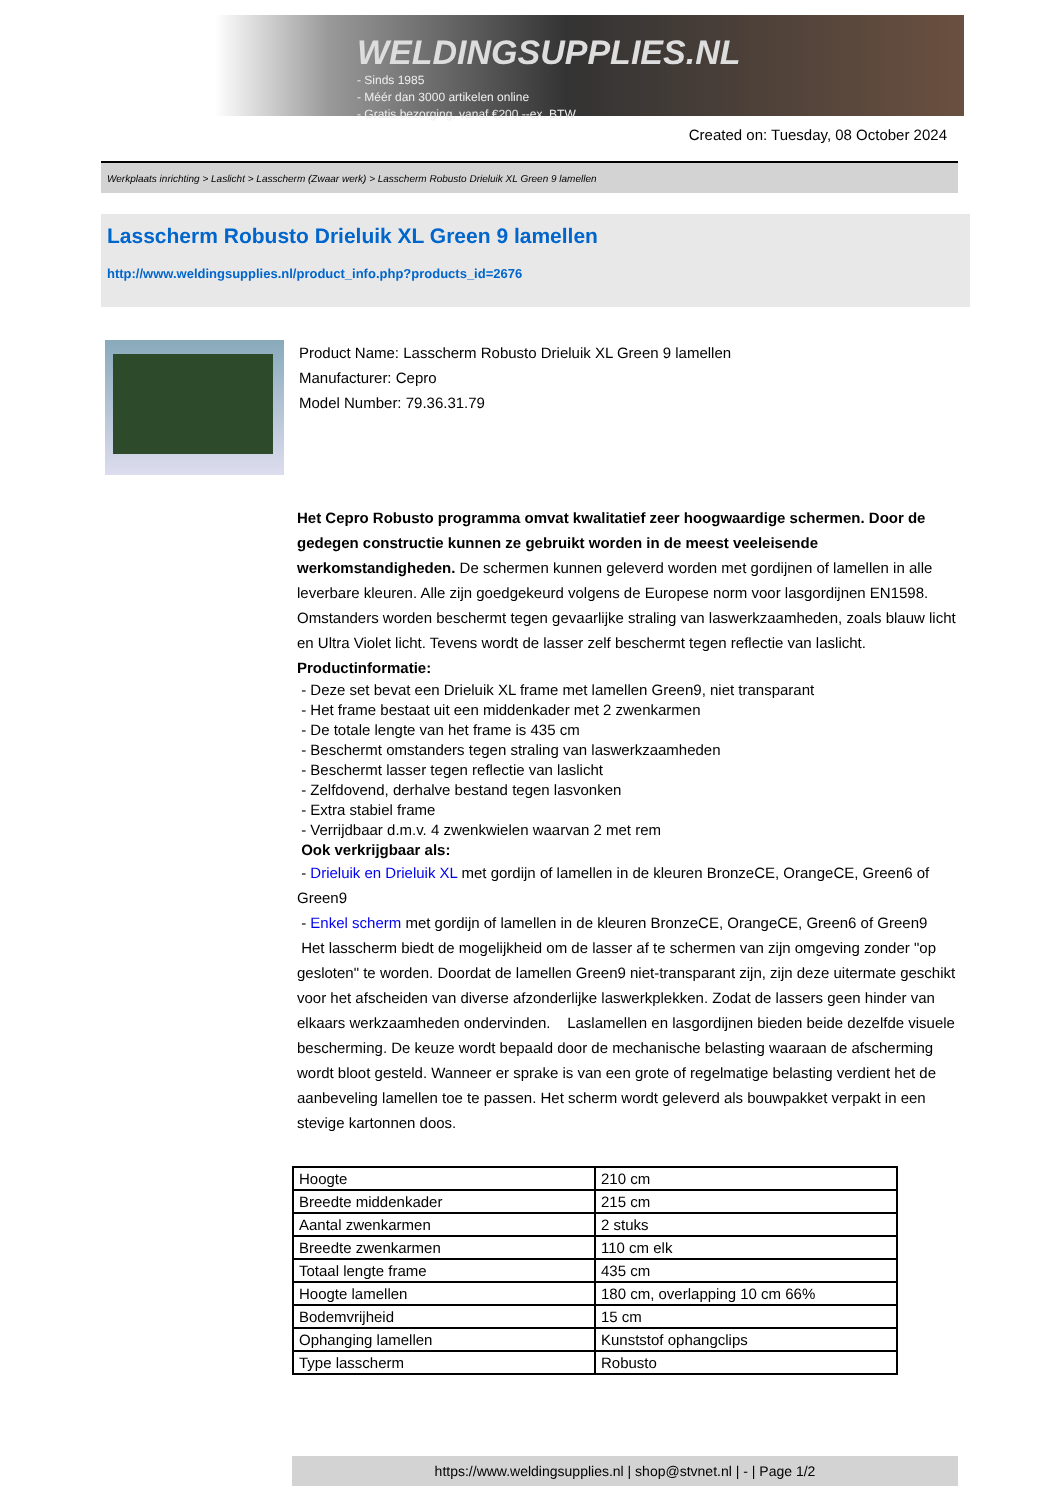WELDINGSUPPLIES.NL
- Sinds 1985
- Méér dan 3000 artikelen online
- Gratis bezorging, vanaf €200,--ex. BTW
Created on: Tuesday, 08 October 2024
Werkplaats inrichting > Laslicht > Lasscherm (Zwaar werk) > Lasscherm Robusto Drieluik XL Green 9 lamellen
Lasscherm Robusto Drieluik XL Green 9 lamellen
http://www.weldingsupplies.nl/product_info.php?products_id=2676
Product Name: Lasscherm Robusto Drieluik XL Green 9 lamellen
Manufacturer: Cepro
Model Number: 79.36.31.79
Het Cepro Robusto programma omvat kwalitatief zeer hoogwaardige schermen. Door de gedegen constructie kunnen ze gebruikt worden in de meest veeleisende werkomstandigheden. De schermen kunnen geleverd worden met gordijnen of lamellen in alle leverbare kleuren. Alle zijn goedgekeurd volgens de Europese norm voor lasgordijnen EN1598. Omstanders worden beschermt tegen gevaarlijke straling van laswerkzaamheden, zoals blauw licht en Ultra Violet licht. Tevens wordt de lasser zelf beschermt tegen reflectie van laslicht. Productinformatie:
- Deze set bevat een Drieluik XL frame met lamellen Green9, niet transparant
- Het frame bestaat uit een middenkader met 2 zwenkarmen
- De totale lengte van het frame is 435 cm
- Beschermt omstanders tegen straling van laswerkzaamheden
- Beschermt lasser tegen reflectie van laslicht
- Zelfdovend, derhalve bestand tegen lasvonken
- Extra stabiel frame
- Verrijdbaar d.m.v. 4 zwenkwielen waarvan 2 met rem
Ook verkrijgbaar als:
- Drieluik en Drieluik XL met gordijn of lamellen in de kleuren BronzeCE, OrangeCE, Green6 of Green9
- Enkel scherm met gordijn of lamellen in de kleuren BronzeCE, OrangeCE, Green6 of Green9
Het lasscherm biedt de mogelijkheid om de lasser af te schermen van zijn omgeving zonder "op gesloten" te worden. Doordat de lamellen Green9 niet-transparant zijn, zijn deze uitermate geschikt voor het afscheiden van diverse afzonderlijke laswerkplekken. Zodat de lassers geen hinder van elkaars werkzaamheden ondervinden. Laslamellen en lasgordijnen bieden beide dezelfde visuele bescherming. De keuze wordt bepaald door de mechanische belasting waaraan de afscherming wordt bloot gesteld. Wanneer er sprake is van een grote of regelmatige belasting verdient het de aanbeveling lamellen toe te passen. Het scherm wordt geleverd als bouwpakket verpakt in een stevige kartonnen doos.
| Hoogte | 210 cm |
| Breedte middenkader | 215 cm |
| Aantal zwenkarmen | 2 stuks |
| Breedte zwenkarmen | 110 cm elk |
| Totaal lengte frame | 435 cm |
| Hoogte lamellen | 180 cm, overlapping 10 cm 66% |
| Bodemvrijheid | 15 cm |
| Ophanging lamellen | Kunststof ophangclips |
| Type lasscherm | Robusto |
https://www.weldingsupplies.nl | shop@stvnet.nl | - | Page 1/2